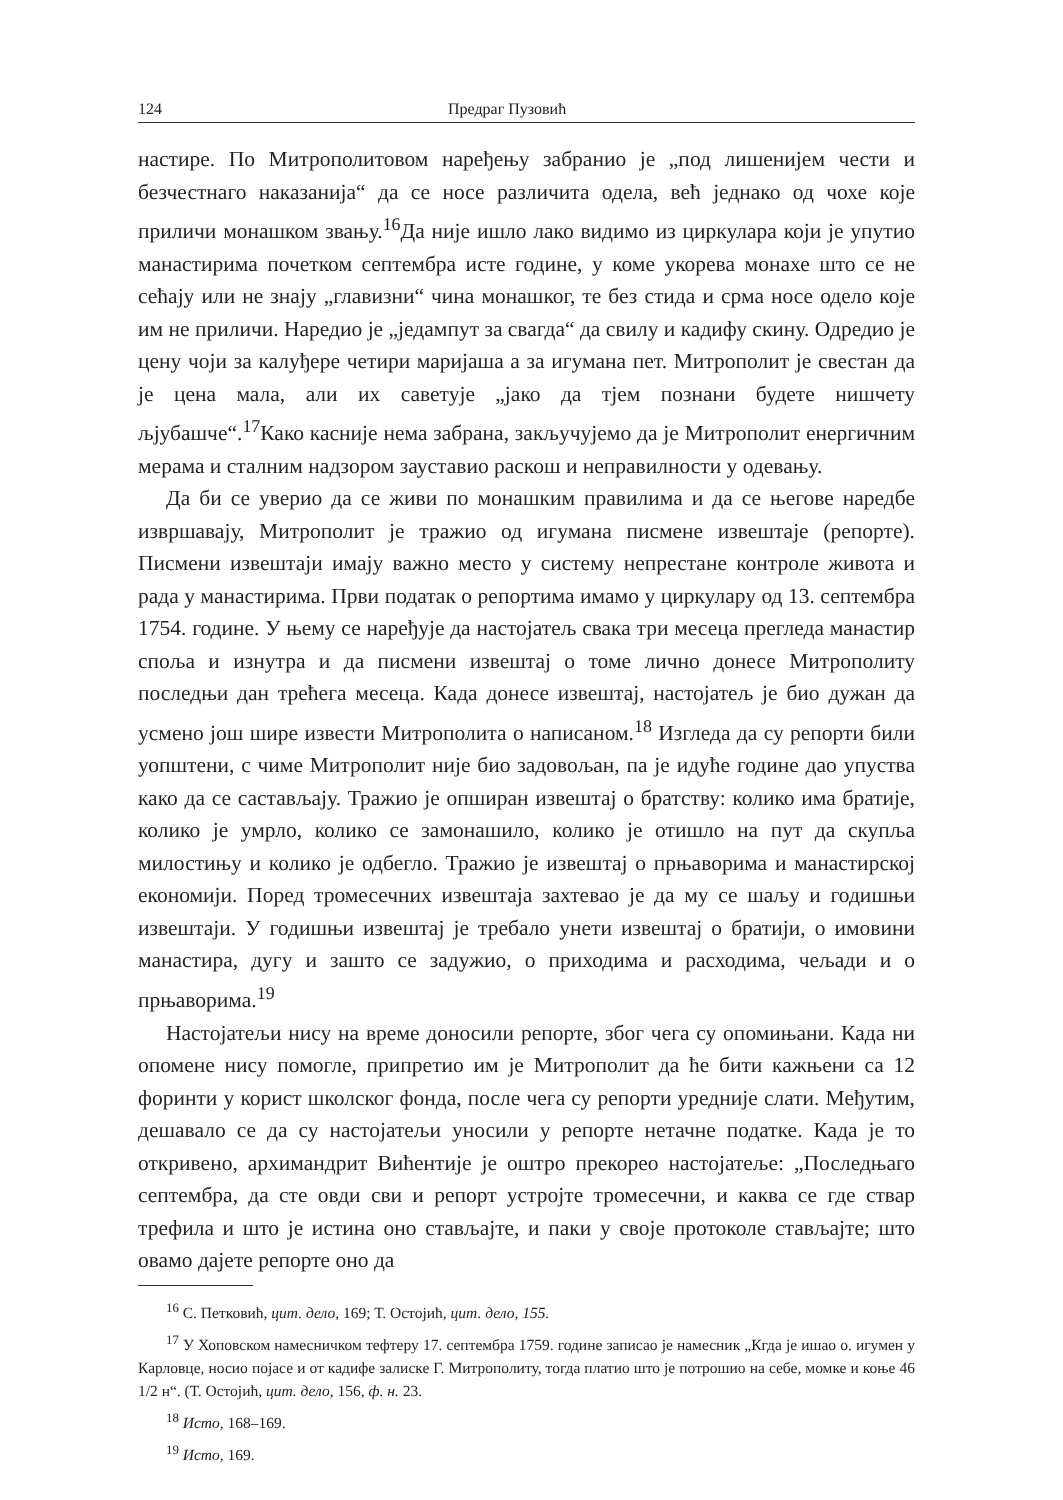124 Предраг Пузовић
настире. По Митрополитовом наређењу забранио је „под лишенијем чести и безчестнаго наказанија“ да се носе различита одела, већ једнако од чохе које приличи монашком звању.<sup>16</sup>Да није ишло лако видимо из циркулара који је упутио манастирима почетком септембра исте године, у коме укорева монахе што се не сећају или не знају „главизни“ чина монашког, те без стида и срма носе одело које им не приличи. Наредио је „једампут за свагда“ да свилу и кадифу скину. Одредио је цену чоји за калуђере четири маријаша а за игумана пет. Митрополит је свестан да је цена мала, али их саветује „јако да тјем познани будете нишчету љјубашче“.<sup>17</sup>Како касније нема забрана, закључујемо да је Митрополит енергичним мерама и сталним надзором зауставио раскош и неправилности у одевању.
Да би се уверио да се живи по монашким правилима и да се његове наредбе извршавају, Митрополит је тражио од игумана писмене извештаје (репорте). Писмени извештаји имају важно место у систему непрестане контроле живота и рада у манастирима. Први податак о репортима имамо у циркулару од 13. септембра 1754. године. У њему се наређује да настојатељ свака три месеца прегледа манастир споља и изнутра и да писмени извештај о томе лично донесе Митрополиту последњи дан трећега месеца. Када донесе извештај, настојатељ је био дужан да усмено још шире извести Митрополита о написаном.<sup>18</sup> Изгледа да су репорти били уопштени, с чиме Митрополит није био задовољан, па је идуће године дао упуства како да се састављају. Тражио је опширан извештај о братству: колико има братије, колико је умрло, колико се замонашило, колико је отишло на пут да скупља милостињу и колико је одбегло. Тражио је извештај о прњаворима и манастирској економији. Поред тромесечних извештаја захтевао је да му се шаљу и годишњи извештаји. У годишњи извештај је требало унети извештај о братији, о имовини манастира, дугу и зашто се задужио, о приходима и расходима, чељади и о прњаворима.<sup>19</sup>
Настојатељи нису на време доносили репорте, због чега су опомињани. Када ни опомене нису помогле, припретио им је Митрополит да ће бити кажњени са 12 форинти у корист школског фонда, после чега су репорти уредније слати. Међутим, дешавало се да су настојатељи уносили у репорте нетачне податке. Када је то откривено, архимандрит Вићентије је оштро прекореo настојатеље: „Последњаго септембра, да сте овди сви и репорт устројте тромесечни, и каква се где ствар трефила и што је истина оно стављајте, и паки у своје протоколе стављајте; што овамо дајете репорте оно да
<sup>16</sup> С. Петковић, цит. дело, 169; Т. Остојић, цит. дело, 155.
<sup>17</sup> У Хоповском намесничком тефтеру 17. септембра 1759. године записао је намесник „Кгда је ишао о. игумен у Карловце, носио појасе и от кадифе залиске Г. Митрополиту, тогда платио што је потрошио на себе, момке и коње 46 1/2 н“. (Т. Остојић, цит. дело, 156, ф. н. 23.
<sup>18</sup> Исто, 168–169.
<sup>19</sup> Исто, 169.